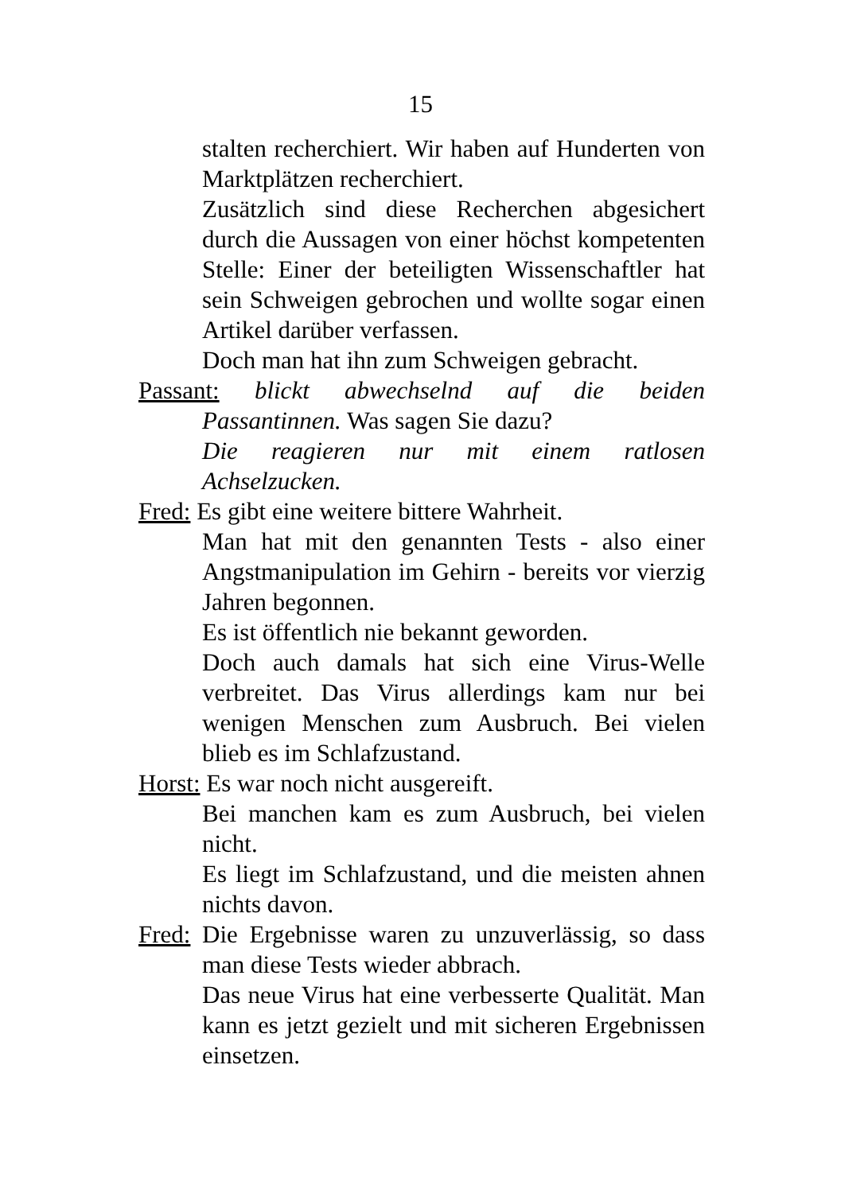15
stalten recherchiert. Wir haben auf Hunderten von Marktplätzen recherchiert.
Zusätzlich sind diese Recherchen abgesichert durch die Aussagen von einer höchst kompetenten Stelle: Einer der beteiligten Wissenschaftler hat sein Schweigen gebrochen und wollte sogar einen Artikel darüber verfassen.
Doch man hat ihn zum Schweigen gebracht.
Passant: blickt abwechselnd auf die beiden Passantinnen. Was sagen Sie dazu?
Die reagieren nur mit einem ratlosen Achselzucken.
Fred: Es gibt eine weitere bittere Wahrheit.
Man hat mit den genannten Tests - also einer Angstmanipulation im Gehirn - bereits vor vierzig Jahren begonnen.
Es ist öffentlich nie bekannt geworden.
Doch auch damals hat sich eine Virus-Welle verbreitet. Das Virus allerdings kam nur bei wenigen Menschen zum Ausbruch. Bei vielen blieb es im Schlafzustand.
Horst: Es war noch nicht ausgereift.
Bei manchen kam es zum Ausbruch, bei vielen nicht.
Es liegt im Schlafzustand, und die meisten ahnen nichts davon.
Fred: Die Ergebnisse waren zu unzuverlässig, so dass man diese Tests wieder abbrach.
Das neue Virus hat eine verbesserte Qualität. Man kann es jetzt gezielt und mit sicheren Ergebnissen einsetzen.